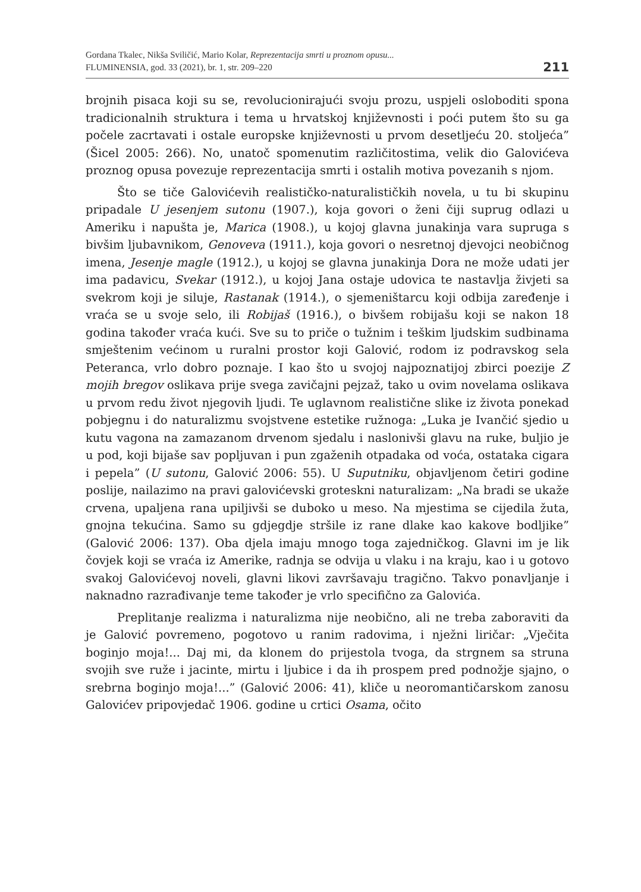Gordana Tkalec, Nikša Sviličić, Mario Kolar, Reprezentacija smrti u proznom opusu...
FLUMINENSIA, god. 33 (2021), br. 1, str. 209–220
211
brojnih pisaca koji su se, revolucionirajući svoju prozu, uspjeli osloboditi spona tradicionalnih struktura i tema u hrvatskoj književnosti i poći putem što su ga počele zacrtavati i ostale europske književnosti u prvom desetlje­ću 20. stoljeća” (Šicel 2005: 266). No, unatoč spomenutim različitostima, velik dio Galovićeva proznog opusa povezuje reprezentacija smrti i ostalih motiva povezanih s njom.
Što se tiče Galovićevih realističko-naturalističkih novela, u tu bi skupi­nu pripadale U jesenjem sutonu (1907.), koja govori o ženi čiji suprug odlazi u Ameriku i napušta je, Marica (1908.), u kojoj glavna junakinja vara supru­ga s bivšim ljubavnikom, Genoveva (1911.), koja govori o nesretnoj djevojci neobičnog imena, Jesenje magle (1912.), u kojoj se glavna junakinja Dora ne može udati jer ima padavicu, Svekar (1912.), u kojoj Jana ostaje udovica te nastavlja živjeti sa svekrom koji je siluje, Rastanak (1914.), o sjemeništarcu koji odbija zaređenje i vraća se u svoje selo, ili Robijaš (1916.), o bivšem ro­bijašu koji se nakon 18 godina također vraća kući. Sve su to priče o tužnim i teškim ljudskim sudbinama smještenim većinom u ruralni prostor koji Ga­lović, rodom iz podravskog sela Peteranca, vrlo dobro poznaje. I kao što u svojoj najpoznatijoj zbirci poezije Z mojih bregov oslikava prije svega zavi­čajni pejzaž, tako u ovim novelama oslikava u prvom redu život njegovih ljudi. Te uglavnom realistične slike iz života ponekad pobjegnu i do natura­lizmu svojstvene estetike ružnoga: „Luka je Ivančić sjedio u kutu vagona na zamazanom drvenom sjedalu i naslonivši glavu na ruke, buljio je u pod, koji bijaše sav popljuvan i pun zgaženih otpadaka od voća, ostataka cigara i pe­pela” (U sutonu, Galović 2006: 55). U Suputniku, objavljenom četiri godine poslije, nailazimo na pravi galovićevski groteskni naturalizam: „Na bradi se ukaže crvena, upaljena rana upiljivši se duboko u meso. Na mjestima se ci­jedila žuta, gnojna tekućina. Samo su gdjegdje stršile iz rane dlake kao kakove bodljike” (Galović 2006: 137). Oba djela imaju mnogo toga zajednič­kog. Glavni im je lik čovjek koji se vraća iz Amerike, radnja se odvija u vlaku i na kraju, kao i u gotovo svakoj Galovićevoj noveli, glavni likovi završavaju tragično. Takvo ponavljanje i naknadno razrađivanje teme također je vrlo specifično za Galovića.
Preplitanje realizma i naturalizma nije neobično, ali ne treba zaboraviti da je Galović povremeno, pogotovo u ranim radovima, i nježni liričar: „Vje­čita boginjo moja!... Daj mi, da klonem do prijestola tvoga, da strgnem sa struna svojih sve ruže i jacinte, mirtu i ljubice i da ih prospem pred podnožje sjajno, o srebrna boginjo moja!...” (Galović 2006: 41), kliče u neoromanti­čarskom zanosu Galovićev pripovjedač 1906. godine u crtici Osama, očito